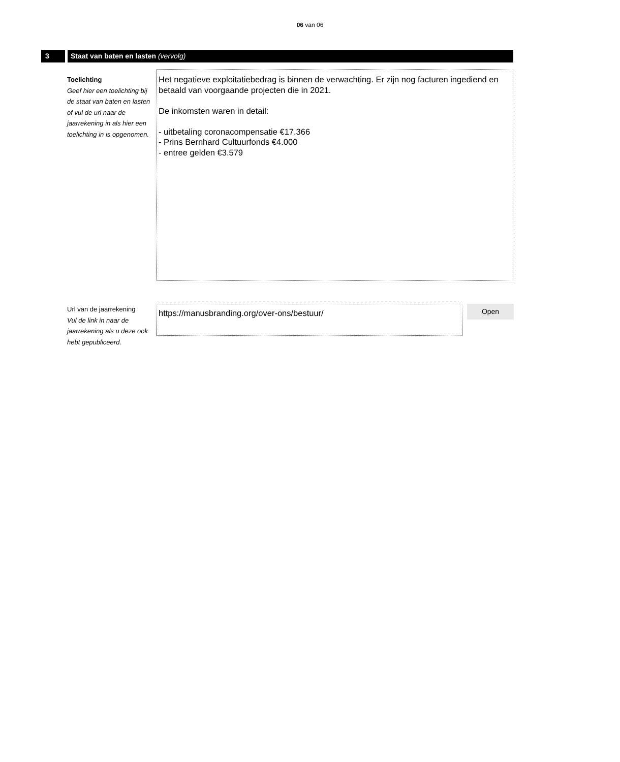06 van 06
3 Staat van baten en lasten (vervolg)
Toelichting
Geef hier een toelichting bij de staat van baten en lasten of vul de url naar de jaarrekening in als hier een toelichting in is opgenomen.
Het negatieve exploitatiebedrag is binnen de verwachting. Er zijn nog facturen ingediend en betaald van voorgaande projecten die in 2021.
De inkomsten waren in detail:
- uitbetaling coronacompensatie €17.366
- Prins Bernhard Cultuurfonds €4.000
- entree gelden €3.579
Url van de jaarrekening
Vul de link in naar de jaarrekening als u deze ook hebt gepubliceerd.
https://manusbranding.org/over-ons/bestuur/
Open